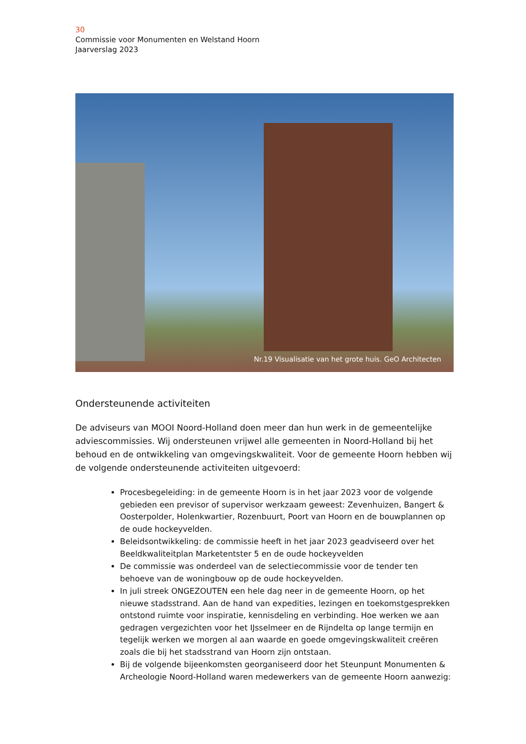30
Commissie voor Monumenten en Welstand Hoorn
Jaarverslag 2023
Nr.19 Visualisatie van het grote huis. GeO Architecten
Ondersteunende activiteiten
De adviseurs van MOOI Noord-Holland doen meer dan hun werk in de gemeentelijke adviescommissies. Wij ondersteunen vrijwel alle gemeenten in Noord-Holland bij het behoud en de ontwikkeling van omgevingskwaliteit. Voor de gemeente Hoorn hebben wij de volgende ondersteunende activiteiten uitgevoerd:
Procesbegeleiding: in de gemeente Hoorn is in het jaar 2023 voor de volgende gebieden een previsor of supervisor werkzaam geweest: Zevenhuizen, Bangert & Oosterpolder, Holenkwartier, Rozenbuurt, Poort van Hoorn en de bouwplannen op de oude hockeyvelden.
Beleidsontwikkeling: de commissie heeft in het jaar 2023 geadviseerd over het Beeldkwaliteitplan Marketentster 5 en de oude hockeyvelden
De commissie was onderdeel van de selectiecommissie voor de tender ten behoeve van de woningbouw op de oude hockeyvelden.
In juli streek ONGEZOUTEN een hele dag neer in de gemeente Hoorn, op het nieuwe stadsstrand. Aan de hand van expedities, lezingen en toekomstgesprekken ontstond ruimte voor inspiratie, kennisdeling en verbinding. Hoe werken we aan gedragen vergezichten voor het IJsselmeer en de Rijndelta op lange termijn en tegelijk werken we morgen al aan waarde en goede omgevingskwaliteit creëren zoals die bij het stadsstrand van Hoorn zijn ontstaan.
Bij de volgende bijeenkomsten georganiseerd door het Steunpunt Monumenten & Archeologie Noord-Holland waren medewerkers van de gemeente Hoorn aanwezig: